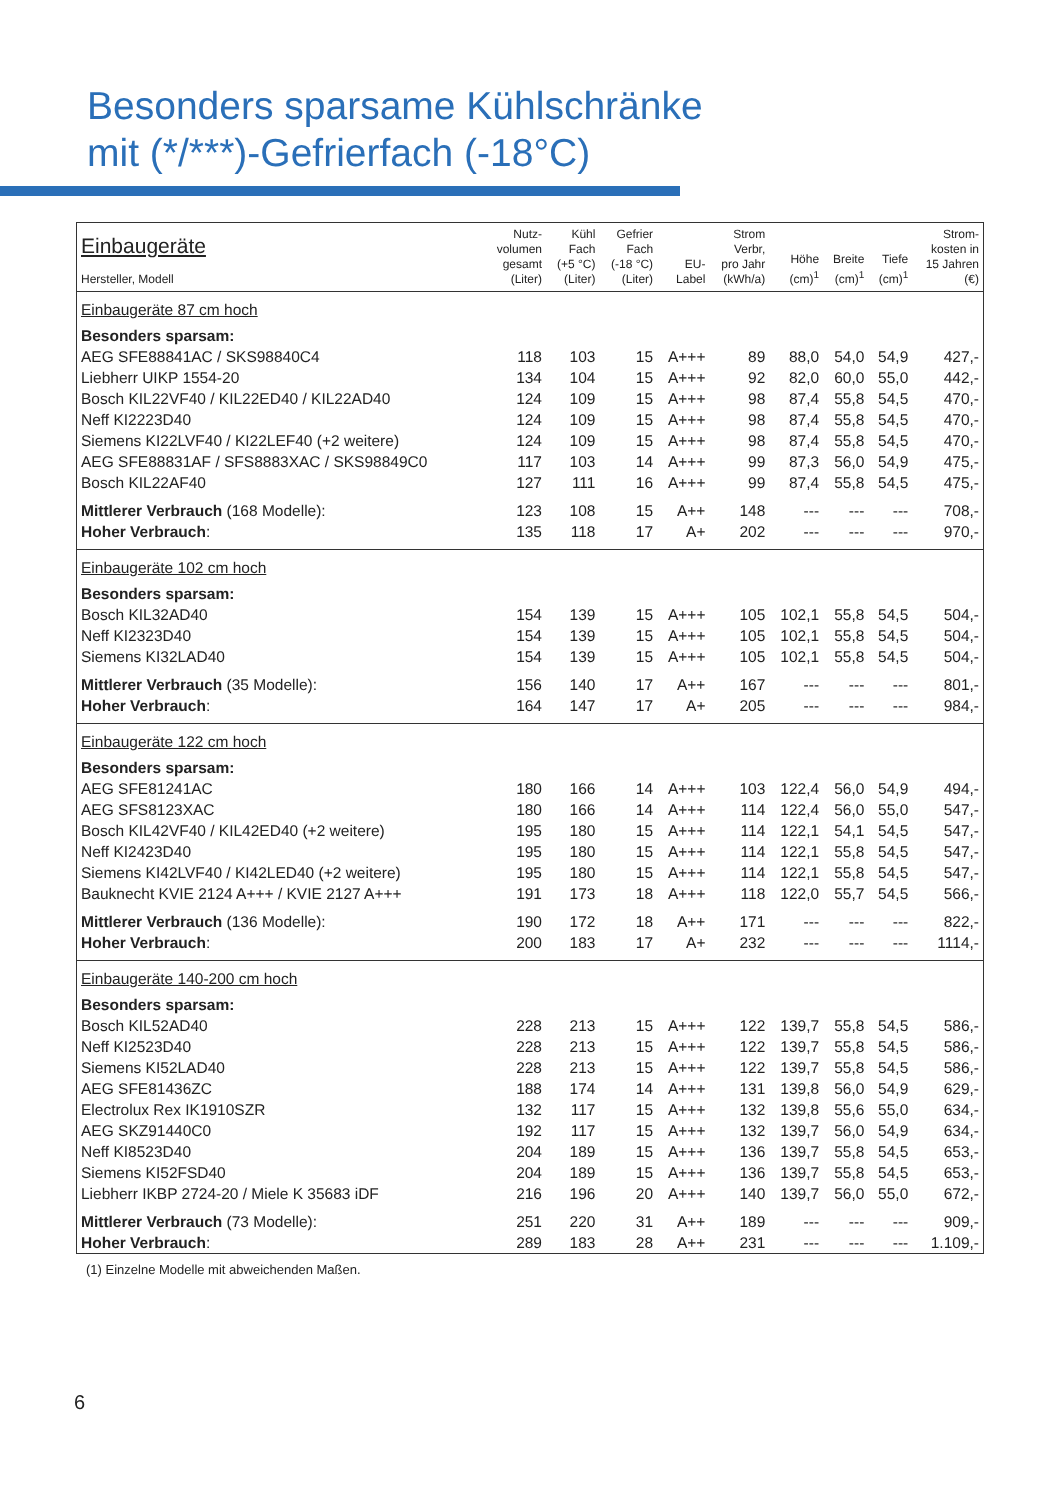Besonders sparsame Kühlschränke
mit (*/***)-Gefrierfach (-18°C)
| Einbaugeräte Hersteller, Modell | Nutz- volumen gesamt (Liter) | Kühl Fach (+5 °C) (Liter) | Gefrier Fach (-18 °C) (Liter) | EU- Label | Strom Verbr, pro Jahr (kWh/a) | Höhe (cm)<sup>1</sup> | Breite (cm)<sup>1</sup> | Tiefe (cm)<sup>1</sup> | Strom- kosten in 15 Jahren (€) |
| --- | --- | --- | --- | --- | --- | --- | --- | --- | --- |
| Einbaugeräte 87 cm hoch | | | | | | | | | |
| Besonders sparsam: | | | | | | | | | |
| AEG SFE88841AC / SKS98840C4 | 118 | 103 | 15 | A+++ | 89 | 88,0 | 54,0 | 54,9 | 427,- |
| Liebherr UIKP 1554-20 | 134 | 104 | 15 | A+++ | 92 | 82,0 | 60,0 | 55,0 | 442,- |
| Bosch KIL22VF40 / KIL22ED40 / KIL22AD40 | 124 | 109 | 15 | A+++ | 98 | 87,4 | 55,8 | 54,5 | 470,- |
| Neff KI2223D40 | 124 | 109 | 15 | A+++ | 98 | 87,4 | 55,8 | 54,5 | 470,- |
| Siemens KI22LVF40 / KI22LEF40 (+2 weitere) | 124 | 109 | 15 | A+++ | 98 | 87,4 | 55,8 | 54,5 | 470,- |
| AEG SFE88831AF / SFS8883XAC / SKS98849C0 | 117 | 103 | 14 | A+++ | 99 | 87,3 | 56,0 | 54,9 | 475,- |
| Bosch KIL22AF40 | 127 | 111 | 16 | A+++ | 99 | 87,4 | 55,8 | 54,5 | 475,- |
| Mittlerer Verbrauch (168 Modelle): | 123 | 108 | 15 | A++ | 148 | --- | --- | --- | 708,- |
| Hoher Verbrauch : | 135 | 118 | 17 | A+ | 202 | --- | --- | --- | 970,- |
| Einbaugeräte 102 cm hoch | | | | | | | | | |
| Besonders sparsam: | | | | | | | | | |
| Bosch KIL32AD40 | 154 | 139 | 15 | A+++ | 105 | 102,1 | 55,8 | 54,5 | 504,- |
| Neff KI2323D40 | 154 | 139 | 15 | A+++ | 105 | 102,1 | 55,8 | 54,5 | 504,- |
| Siemens KI32LAD40 | 154 | 139 | 15 | A+++ | 105 | 102,1 | 55,8 | 54,5 | 504,- |
| Mittlerer Verbrauch (35 Modelle): | 156 | 140 | 17 | A++ | 167 | --- | --- | --- | 801,- |
| Hoher Verbrauch : | 164 | 147 | 17 | A+ | 205 | --- | --- | --- | 984,- |
| Einbaugeräte 122 cm hoch | | | | | | | | | |
| Besonders sparsam: | | | | | | | | | |
| AEG SFE81241AC | 180 | 166 | 14 | A+++ | 103 | 122,4 | 56,0 | 54,9 | 494,- |
| AEG SFS8123XAC | 180 | 166 | 14 | A+++ | 114 | 122,4 | 56,0 | 55,0 | 547,- |
| Bosch KIL42VF40 / KIL42ED40 (+2 weitere) | 195 | 180 | 15 | A+++ | 114 | 122,1 | 54,1 | 54,5 | 547,- |
| Neff KI2423D40 | 195 | 180 | 15 | A+++ | 114 | 122,1 | 55,8 | 54,5 | 547,- |
| Siemens KI42LVF40 / KI42LED40 (+2 weitere) | 195 | 180 | 15 | A+++ | 114 | 122,1 | 55,8 | 54,5 | 547,- |
| Bauknecht KVIE 2124 A+++ / KVIE 2127 A+++ | 191 | 173 | 18 | A+++ | 118 | 122,0 | 55,7 | 54,5 | 566,- |
| Mittlerer Verbrauch (136 Modelle): | 190 | 172 | 18 | A++ | 171 | --- | --- | --- | 822,- |
| Hoher Verbrauch : | 200 | 183 | 17 | A+ | 232 | --- | --- | --- | 1114,- |
| Einbaugeräte 140-200 cm hoch | | | | | | | | | |
| Besonders sparsam: | | | | | | | | | |
| Bosch KIL52AD40 | 228 | 213 | 15 | A+++ | 122 | 139,7 | 55,8 | 54,5 | 586,- |
| Neff KI2523D40 | 228 | 213 | 15 | A+++ | 122 | 139,7 | 55,8 | 54,5 | 586,- |
| Siemens KI52LAD40 | 228 | 213 | 15 | A+++ | 122 | 139,7 | 55,8 | 54,5 | 586,- |
| AEG SFE81436ZC | 188 | 174 | 14 | A+++ | 131 | 139,8 | 56,0 | 54,9 | 629,- |
| Electrolux Rex IK1910SZR | 132 | 117 | 15 | A+++ | 132 | 139,8 | 55,6 | 55,0 | 634,- |
| AEG SKZ91440C0 | 192 | 117 | 15 | A+++ | 132 | 139,7 | 56,0 | 54,9 | 634,- |
| Neff KI8523D40 | 204 | 189 | 15 | A+++ | 136 | 139,7 | 55,8 | 54,5 | 653,- |
| Siemens KI52FSD40 | 204 | 189 | 15 | A+++ | 136 | 139,7 | 55,8 | 54,5 | 653,- |
| Liebherr IKBP 2724-20 / Miele K 35683 iDF | 216 | 196 | 20 | A+++ | 140 | 139,7 | 56,0 | 55,0 | 672,- |
| Mittlerer Verbrauch (73 Modelle): | 251 | 220 | 31 | A++ | 189 | --- | --- | --- | 909,- |
| Hoher Verbrauch : | 289 | 183 | 28 | A++ | 231 | --- | --- | --- | 1.109,- |
(1) Einzelne Modelle mit abweichenden Maßen.
6